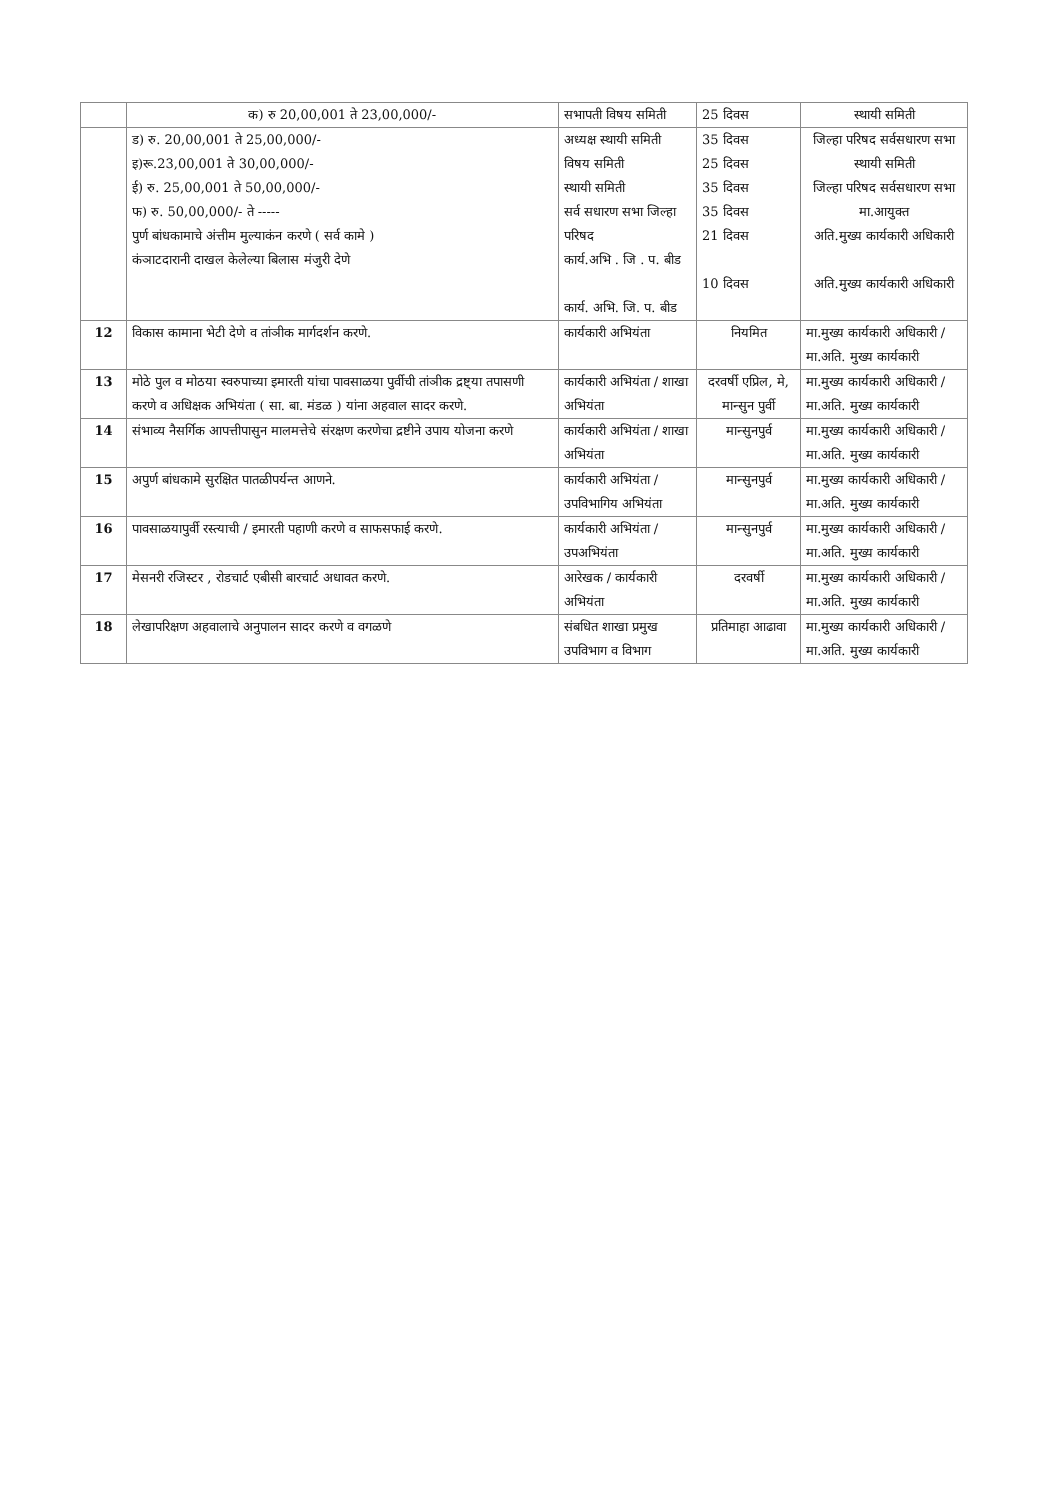| | क) रु 20,00,001 ते 23,00,000/- | सभापती विषय समिती | 25 दिवस | स्थायी समिती |
| | ड) रु. 20,00,001 ते 25,00,000/- इ)रू.23,00,001 ते 30,00,000/- ई) रु. 25,00,001 ते 50,00,000/- फ) रु. 50,00,000/- ते ----- पुर्ण बांधकामाचे अंत्तीम मुल्याकंन करणे ( सर्व कामे ) कंञाटदारानी दाखल केलेल्या बिलास मंजुरी देणे | अध्यक्ष स्थायी समिती विषय समिती स्थायी समिती सर्व सधारण सभा जिल्हा परिषद कार्य.अभि . जि . प. बीड कार्य. अभि. जि. प. बीड | 35 दिवस 25 दिवस 35 दिवस 35 दिवस 21 दिवस 10 दिवस | जिल्हा परिषद सर्वसधारण सभा स्थायी समिती जिल्हा परिषद सर्वसधारण सभा मा.आयुक्त अति.मुख्य कार्यकारी अधिकारी अति.मुख्य कार्यकारी अधिकारी |
| 12 | विकास कामाना भेटी देणे व तांञीक मार्गदर्शन करणे. | कार्यकारी अभियंता | नियमित | मा.मुख्य कार्यकारी अधिकारी / मा.अति. मुख्य कार्यकारी |
| 13 | मोठे पुल व मोठया स्वरुपाच्या इमारती यांचा पावसाळया पुर्वीची तांञीक द्रष्ट्या तपासणी करणे व अधिक्षक अभियंता ( सा. बा. मंडळ ) यांना अहवाल सादर करणे. | कार्यकारी अभियंता / शाखा अभियंता | दरवर्षी एप्रिल, मे, मान्सुन पुर्वी | मा.मुख्य कार्यकारी अधिकारी / मा.अति. मुख्य कार्यकारी |
| 14 | संभाव्य नैसर्गिक आपत्तीपासुन मालमत्तेचे संरक्षण करणेचा द्रष्टीने उपाय योजना करणे | कार्यकारी अभियंता / शाखा अभियंता | मान्सुनपुर्व | मा.मुख्य कार्यकारी अधिकारी / मा.अति. मुख्य कार्यकारी |
| 15 | अपुर्ण बांधकामे सुरक्षित पातळीपर्यन्त आणने. | कार्यकारी अभियंता / उपविभागिय अभियंता | मान्सुनपुर्व | मा.मुख्य कार्यकारी अधिकारी / मा.अति. मुख्य कार्यकारी |
| 16 | पावसाळयापुर्वी रस्त्याची / इमारती पहाणी करणे व साफसफाई करणे. | कार्यकारी अभियंता / उपअभियंता | मान्सुनपुर्व | मा.मुख्य कार्यकारी अधिकारी / मा.अति. मुख्य कार्यकारी |
| 17 | मेसनरी रजिस्टर , रोडचार्ट एबीसी बारचार्ट अधावत करणे. | आरेखक / कार्यकारी अभियंता | दरवर्षी | मा.मुख्य कार्यकारी अधिकारी / मा.अति. मुख्य कार्यकारी |
| 18 | लेखापरिक्षण अहवालाचे अनुपालन सादर करणे व वगळणे | संबधित शाखा प्रमुख उपविभाग व विभाग | प्रतिमाहा आढावा | मा.मुख्य कार्यकारी अधिकारी / मा.अति. मुख्य कार्यकारी |